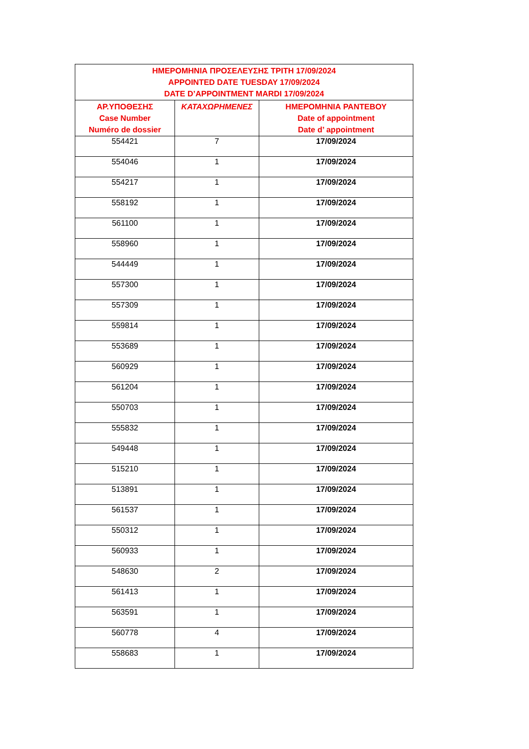| ΗΜΕΡΟΜΗΝΙΑ ΠΡΟΣΕΛΕΥΣΗΣ ΤΡΙΤΗ 17/09/2024 APPOINTED DATE TUESDAY 17/09/2024 DATE D’APPOINTMENT MARDI 17/09/2024 | | |
| --- | --- | --- |
| ΑΡ.ΥΠΟΘΕΣΗΣ Case Number Numéro de dossier | ΚΑΤΑΧΩΡΗΜΕΝΕΣ | ΗΜΕΡΟΜΗΝΙΑ ΡΑΝΤΕΒΟΥ Date of appointment Date d’ appointment |
| 554421 | 7 | 17/09/2024 |
| 554046 | 1 | 17/09/2024 |
| 554217 | 1 | 17/09/2024 |
| 558192 | 1 | 17/09/2024 |
| 561100 | 1 | 17/09/2024 |
| 558960 | 1 | 17/09/2024 |
| 544449 | 1 | 17/09/2024 |
| 557300 | 1 | 17/09/2024 |
| 557309 | 1 | 17/09/2024 |
| 559814 | 1 | 17/09/2024 |
| 553689 | 1 | 17/09/2024 |
| 560929 | 1 | 17/09/2024 |
| 561204 | 1 | 17/09/2024 |
| 550703 | 1 | 17/09/2024 |
| 555832 | 1 | 17/09/2024 |
| 549448 | 1 | 17/09/2024 |
| 515210 | 1 | 17/09/2024 |
| 513891 | 1 | 17/09/2024 |
| 561537 | 1 | 17/09/2024 |
| 550312 | 1 | 17/09/2024 |
| 560933 | 1 | 17/09/2024 |
| 548630 | 2 | 17/09/2024 |
| 561413 | 1 | 17/09/2024 |
| 563591 | 1 | 17/09/2024 |
| 560778 | 4 | 17/09/2024 |
| 558683 | 1 | 17/09/2024 |